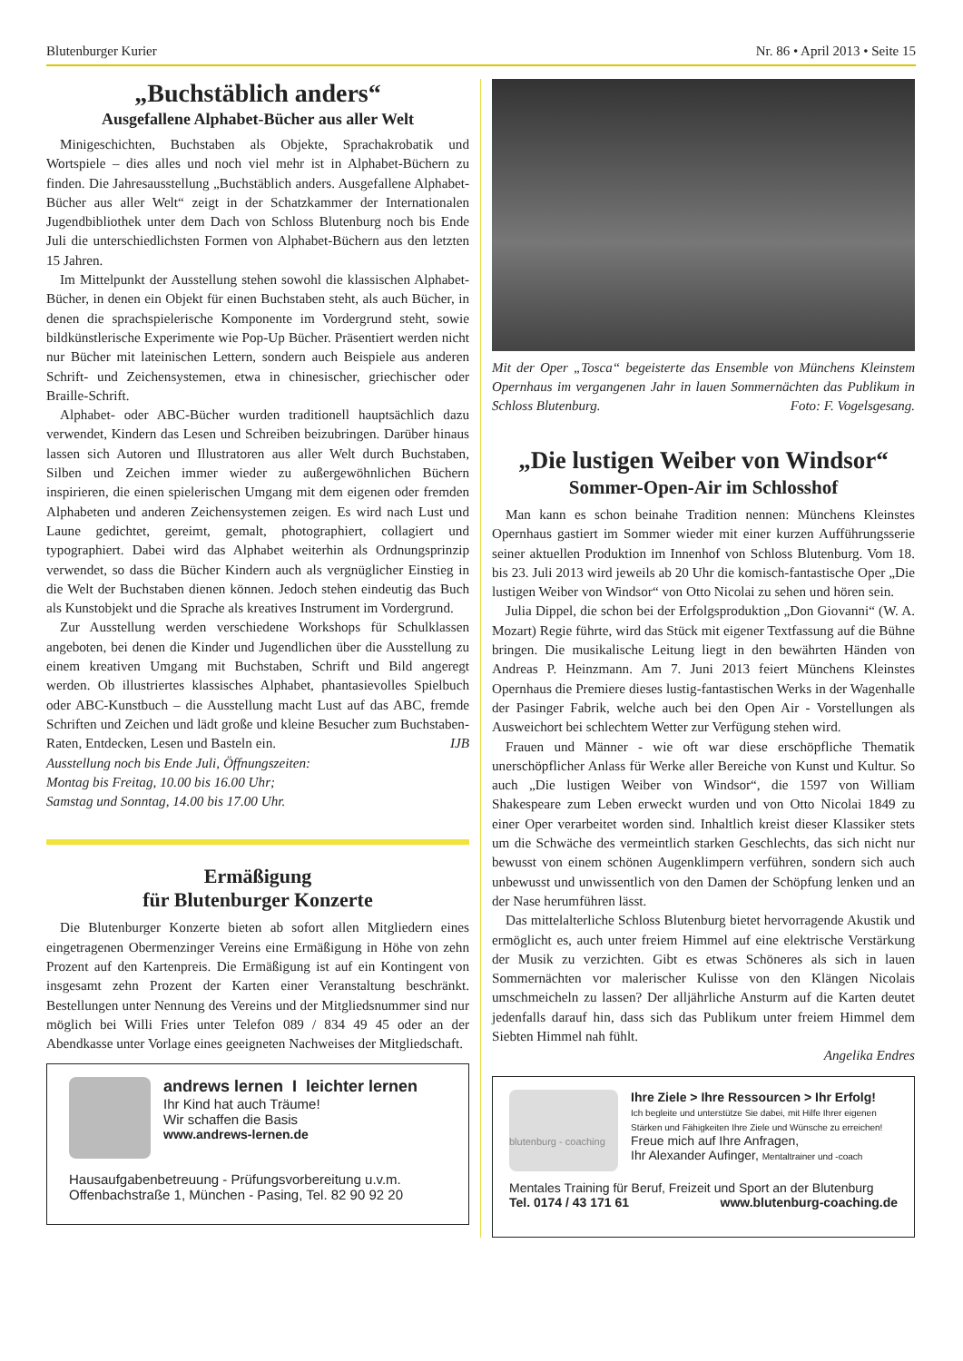Blutenburger Kurier Nr. 86 • April 2013 • Seite 15
„Buchstäblich anders“
Ausgefallene Alphabet-Bücher aus aller Welt
Minigeschichten, Buchstaben als Objekte, Sprachakrobatik und Wortspiele – dies alles und noch viel mehr ist in Alphabet-Büchern zu finden. Die Jahresausstellung „Buchstäblich anders. Ausgefallene Alphabet-Bücher aus aller Welt“ zeigt in der Schatzkammer der Internationalen Jugendbibliothek unter dem Dach von Schloss Blutenburg noch bis Ende Juli die unterschiedlichsten Formen von Alphabet-Büchern aus den letzten 15 Jahren.
Im Mittelpunkt der Ausstellung stehen sowohl die klassischen Alphabet-Bücher, in denen ein Objekt für einen Buchstaben steht, als auch Bücher, in denen die sprachspielerische Komponente im Vordergrund steht, sowie bildkünstlerische Experimente wie Pop-Up Bücher. Präsentiert werden nicht nur Bücher mit lateinischen Lettern, sondern auch Beispiele aus anderen Schrift- und Zeichensystemen, etwa in chinesischer, griechischer oder Braille-Schrift.
Alphabet- oder ABC-Bücher wurden traditionell hauptsächlich dazu verwendet, Kindern das Lesen und Schreiben beizubringen. Darüber hinaus lassen sich Autoren und Illustratoren aus aller Welt durch Buchstaben, Silben und Zeichen immer wieder zu außergewöhnlichen Büchern inspirieren, die einen spielerischen Umgang mit dem eigenen oder fremden Alphabeten und anderen Zeichensystemen zeigen. Es wird nach Lust und Laune gedichtet, gereimt, gemalt, photographiert, collagiert und typographiert. Dabei wird das Alphabet weiterhin als Ordnungsprinzip verwendet, so dass die Bücher Kindern auch als vergnüglicher Einstieg in die Welt der Buchstaben dienen können. Jedoch stehen eindeutig das Buch als Kunstobjekt und die Sprache als kreatives Instrument im Vordergrund.
Zur Ausstellung werden verschiedene Workshops für Schulklassen angeboten, bei denen die Kinder und Jugendlichen über die Ausstellung zu einem kreativen Umgang mit Buchstaben, Schrift und Bild angeregt werden. Ob illustriertes klassisches Alphabet, phantasievolles Spielbuch oder ABC-Kunstbuch – die Ausstellung macht Lust auf das ABC, fremde Schriften und Zeichen und lädt große und kleine Besucher zum Buchstaben-Raten, Entdecken, Lesen und Basteln ein. IJB
Ausstellung noch bis Ende Juli, Öffnungszeiten:
Montag bis Freitag, 10.00 bis 16.00 Uhr;
Samstag und Sonntag, 14.00 bis 17.00 Uhr.
Ermäßigung
für Blutenburger Konzerte
Die Blutenburger Konzerte bieten ab sofort allen Mitgliedern eines eingetragenen Obermenzinger Vereins eine Ermäßigung in Höhe von zehn Prozent auf den Kartenpreis. Die Ermäßigung ist auf ein Kontingent von insgesamt zehn Prozent der Karten einer Veranstaltung beschränkt. Bestellungen unter Nennung des Vereins und der Mitgliedsnummer sind nur möglich bei Willi Fries unter Telefon 089 / 834 49 45 oder an der Abendkasse unter Vorlage eines geeigneten Nachweises der Mitgliedschaft.
andrews lernen I leichter lernen
Ihr Kind hat auch Träume!
Wir schaffen die Basis
www.andrews-lernen.de
Hausaufgabenbetreuung - Prüfungsvorbereitung u.v.m.
Offenbachstraße 1, München - Pasing, Tel. 82 90 92 20
Mit der Oper „Tosca“ begeisterte das Ensemble von Münchens Kleinstem Opernhaus im vergangenen Jahr in lauen Sommernächten das Publikum in Schloss Blutenburg. Foto: F. Vogelsgesang.
„Die lustigen Weiber von Windsor“
Sommer-Open-Air im Schlosshof
Man kann es schon beinahe Tradition nennen: Münchens Kleinstes Opernhaus gastiert im Sommer wieder mit einer kurzen Aufführungsserie seiner aktuellen Produktion im Innenhof von Schloss Blutenburg. Vom 18. bis 23. Juli 2013 wird jeweils ab 20 Uhr die komisch-fantastische Oper „Die lustigen Weiber von Windsor“ von Otto Nicolai zu sehen und hören sein.
Julia Dippel, die schon bei der Erfolgsproduktion „Don Giovanni“ (W. A. Mozart) Regie führte, wird das Stück mit eigener Textfassung auf die Bühne bringen. Die musikalische Leitung liegt in den bewährten Händen von Andreas P. Heinzmann. Am 7. Juni 2013 feiert Münchens Kleinstes Opernhaus die Premiere dieses lustig-fantastischen Werks in der Wagenhalle der Pasinger Fabrik, welche auch bei den Open Air - Vorstellungen als Ausweichort bei schlechtem Wetter zur Verfügung stehen wird.
Frauen und Männer - wie oft war diese erschöpfliche Thematik unerschöpflicher Anlass für Werke aller Bereiche von Kunst und Kultur. So auch „Die lustigen Weiber von Windsor“, die 1597 von William Shakespeare zum Leben erweckt wurden und von Otto Nicolai 1849 zu einer Oper verarbeitet worden sind. Inhaltlich kreist dieser Klassiker stets um die Schwäche des vermeintlich starken Geschlechts, das sich nicht nur bewusst von einem schönen Augenklimpern verführen, sondern sich auch unbewusst und unwissentlich von den Damen der Schöpfung lenken und an der Nase herumführen lässt.
Das mittelalterliche Schloss Blutenburg bietet hervorragende Akustik und ermöglicht es, auch unter freiem Himmel auf eine elektrische Verstärkung der Musik zu verzichten. Gibt es etwas Schöneres als sich in lauen Sommernächten vor malerischer Kulisse von den Klängen Nicolais umschmeicheln zu lassen? Der alljährliche Ansturm auf die Karten deutet jedenfalls darauf hin, dass sich das Publikum unter freiem Himmel dem Siebten Himmel nah fühlt.
Angelika Endres
blutenburg - coaching
Ihre Ziele > Ihre Ressourcen > Ihr Erfolg!
Ich begleite und unterstütze Sie dabei, mit Hilfe Ihrer eigenen Stärken und Fähigkeiten Ihre Ziele und Wünsche zu erreichen!
Freue mich auf Ihre Anfragen,
Ihr Alexander Aufinger, Mentaltrainer und -coach
Mentales Training für Beruf, Freizeit und Sport an der Blutenburg
Tel. 0174 / 43 171 61 www.blutenburg-coaching.de